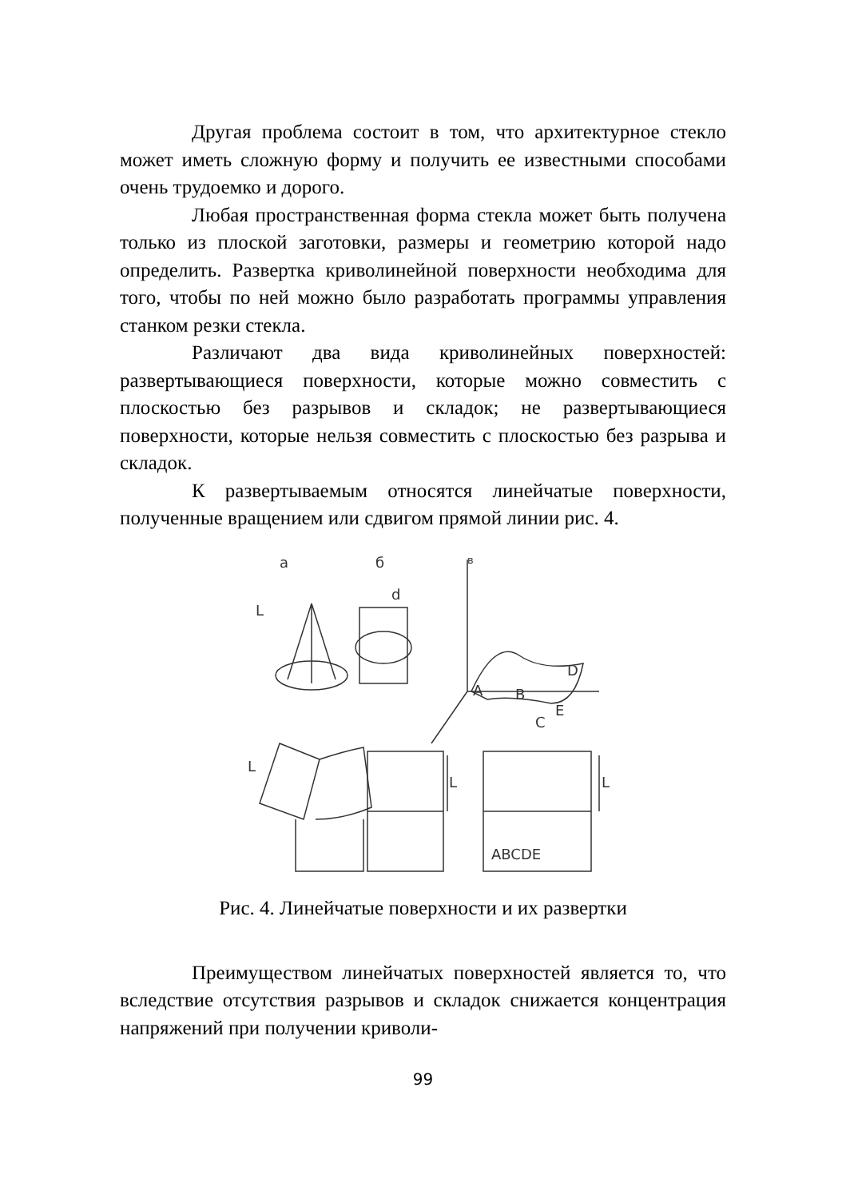Другая проблема состоит в том, что архитектурное стекло может иметь сложную форму и получить ее известными способами очень трудоемко и дорого.
Любая пространственная форма стекла может быть получена только из плоской заготовки, размеры и геометрию которой надо определить. Развертка криволинейной поверхности необходима для того, чтобы по ней можно было разработать программы управления станком резки стекла.
Различают два вида криволинейных поверхностей: развертывающиеся поверхности, которые можно совместить с плоскостью без разрывов и складок; не развертывающиеся поверхности, которые нельзя совместить с плоскостью без разрыва и складок.
К развертываемым относятся линейчатые поверхности, полученные вращением или сдвигом прямой линии рис. 4.
а
б
в
L
d
A
B
C
D
E
L
L
L
ABCDE
Рис. 4. Линейчатые поверхности и их развертки
Преимуществом линейчатых поверхностей является то, что вследствие отсутствия разрывов и складок снижается концентрация напряжений при получении криволи-
99